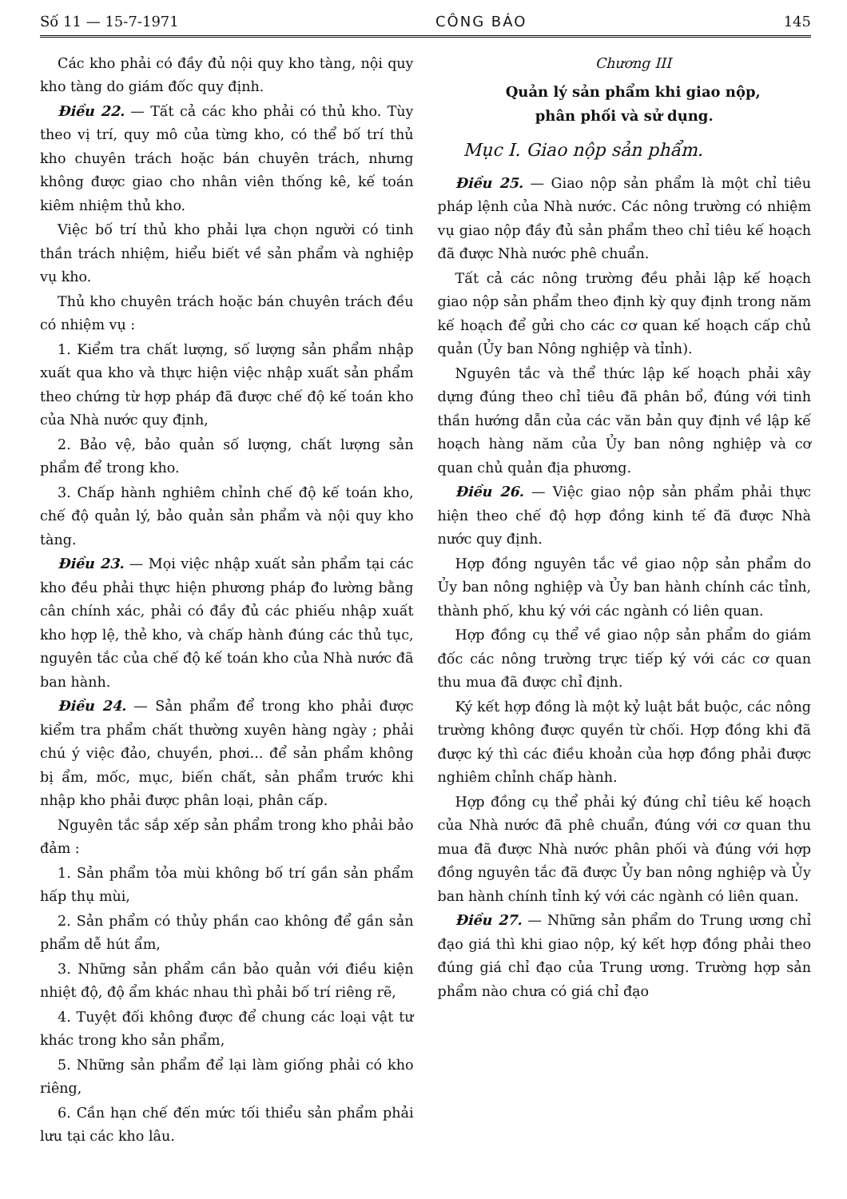Số 11 — 15-7-1971 CÔNG BÁO 145
Các kho phải có đầy đủ nội quy kho tàng, nội quy kho tàng do giám đốc quy định.
Điều 22. — Tất cả các kho phải có thủ kho. Tùy theo vị trí, quy mô của từng kho, có thể bố trí thủ kho chuyên trách hoặc bán chuyên trách, nhưng không được giao cho nhân viên thống kê, kế toán kiêm nhiệm thủ kho.
Việc bố trí thủ kho phải lựa chọn người có tinh thần trách nhiệm, hiểu biết về sản phẩm và nghiệp vụ kho.
Thủ kho chuyên trách hoặc bán chuyên trách đều có nhiệm vụ :
1. Kiểm tra chất lượng, số lượng sản phẩm nhập xuất qua kho và thực hiện việc nhập xuất sản phẩm theo chứng từ hợp pháp đã được chế độ kế toán kho của Nhà nước quy định,
2. Bảo vệ, bảo quản số lượng, chất lượng sản phẩm để trong kho.
3. Chấp hành nghiêm chỉnh chế độ kế toán kho, chế độ quản lý, bảo quản sản phẩm và nội quy kho tàng.
Điều 23. — Mọi việc nhập xuất sản phẩm tại các kho đều phải thực hiện phương pháp đo lường bằng cân chính xác, phải có đầy đủ các phiếu nhập xuất kho hợp lệ, thẻ kho, và chấp hành đúng các thủ tục, nguyên tắc của chế độ kế toán kho của Nhà nước đã ban hành.
Điều 24. — Sản phẩm để trong kho phải được kiểm tra phẩm chất thường xuyên hàng ngày ; phải chú ý việc đảo, chuyền, phơi... để sản phẩm không bị ẩm, mốc, mục, biến chất, sản phẩm trước khi nhập kho phải được phân loại, phân cấp.
Nguyên tắc sắp xếp sản phẩm trong kho phải bảo đảm :
1. Sản phẩm tỏa mùi không bố trí gần sản phẩm hấp thụ mùi,
2. Sản phẩm có thủy phần cao không để gần sản phẩm dễ hút ẩm,
3. Những sản phẩm cần bảo quản với điều kiện nhiệt độ, độ ẩm khác nhau thì phải bố trí riêng rẽ,
4. Tuyệt đối không được để chung các loại vật tư khác trong kho sản phẩm,
5. Những sản phẩm để lại làm giống phải có kho riêng,
6. Cần hạn chế đến mức tối thiểu sản phẩm phải lưu tại các kho lâu.
Chương III
Quản lý sản phẩm khi giao nộp,
phân phối và sử dụng.
Mục I. Giao nộp sản phẩm.
Điều 25. — Giao nộp sản phẩm là một chỉ tiêu pháp lệnh của Nhà nước. Các nông trường có nhiệm vụ giao nộp đầy đủ sản phẩm theo chỉ tiêu kế hoạch đã được Nhà nước phê chuẩn.
Tất cả các nông trường đều phải lập kế hoạch giao nộp sản phẩm theo định kỳ quy định trong năm kế hoạch để gửi cho các cơ quan kế hoạch cấp chủ quản (Ủy ban Nông nghiệp và tỉnh).
Nguyên tắc và thể thức lập kế hoạch phải xây dựng đúng theo chỉ tiêu đã phân bổ, đúng với tinh thần hướng dẫn của các văn bản quy định về lập kế hoạch hàng năm của Ủy ban nông nghiệp và cơ quan chủ quản địa phương.
Điều 26. — Việc giao nộp sản phẩm phải thực hiện theo chế độ hợp đồng kinh tế đã được Nhà nước quy định.
Hợp đồng nguyên tắc về giao nộp sản phẩm do Ủy ban nông nghiệp và Ủy ban hành chính các tỉnh, thành phố, khu ký với các ngành có liên quan.
Hợp đồng cụ thể về giao nộp sản phẩm do giám đốc các nông trường trực tiếp ký với các cơ quan thu mua đã được chỉ định.
Ký kết hợp đồng là một kỷ luật bắt buộc, các nông trường không được quyền từ chối. Hợp đồng khi đã được ký thì các điều khoản của hợp đồng phải được nghiêm chỉnh chấp hành.
Hợp đồng cụ thể phải ký đúng chỉ tiêu kế hoạch của Nhà nước đã phê chuẩn, đúng với cơ quan thu mua đã được Nhà nước phân phối và đúng với hợp đồng nguyên tắc đã được Ủy ban nông nghiệp và Ủy ban hành chính tỉnh ký với các ngành có liên quan.
Điều 27. — Những sản phẩm do Trung ương chỉ đạo giá thì khi giao nộp, ký kết hợp đồng phải theo đúng giá chỉ đạo của Trung ương. Trường hợp sản phẩm nào chưa có giá chỉ đạo